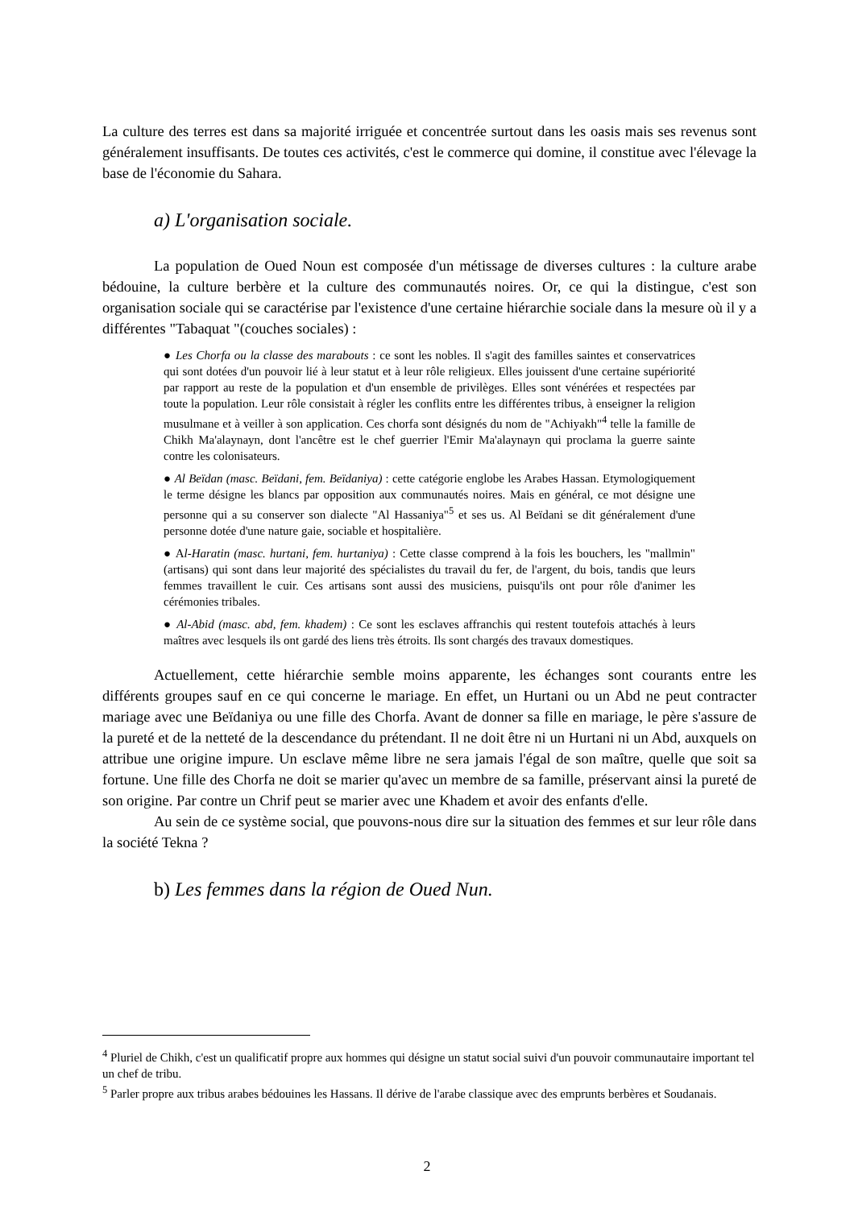La culture des terres est dans sa majorité irriguée et concentrée surtout dans les oasis mais ses revenus sont généralement insuffisants. De toutes ces activités, c'est le commerce qui domine, il constitue avec l'élevage la base de l'économie du Sahara.
a) L'organisation sociale.
La population de Oued Noun est composée d'un métissage de diverses cultures : la culture arabe bédouine, la culture berbère et la culture des communautés noires. Or, ce qui la distingue, c'est son organisation sociale qui se caractérise par l'existence d'une certaine hiérarchie sociale dans la mesure où il y a différentes "Tabaquat "(couches sociales) :
● Les Chorfa ou la classe des marabouts : ce sont les nobles. Il s'agit des familles saintes et conservatrices qui sont dotées d'un pouvoir lié à leur statut et à leur rôle religieux. Elles jouissent d'une certaine supériorité par rapport au reste de la population et d'un ensemble de privilèges. Elles sont vénérées et respectées par toute la population. Leur rôle consistait à régler les conflits entre les différentes tribus, à enseigner la religion musulmane et à veiller à son application. Ces chorfa sont désignés du nom de "Achiyakh"<sup>4</sup> telle la famille de Chikh Ma'alaynayn, dont l'ancêtre est le chef guerrier l'Emir Ma'alaynayn qui proclama la guerre sainte contre les colonisateurs.
● Al Beïdan (masc. Beïdani, fem. Beïdaniya) : cette catégorie englobe les Arabes Hassan. Etymologiquement le terme désigne les blancs par opposition aux communautés noires. Mais en général, ce mot désigne une personne qui a su conserver son dialecte "Al Hassaniya"<sup>5</sup> et ses us. Al Beïdani se dit généralement d'une personne dotée d'une nature gaie, sociable et hospitalière.
● Al-Haratin (masc. hurtani, fem. hurtaniya) : Cette classe comprend à la fois les bouchers, les "mallmin" (artisans) qui sont dans leur majorité des spécialistes du travail du fer, de l'argent, du bois, tandis que leurs femmes travaillent le cuir. Ces artisans sont aussi des musiciens, puisqu'ils ont pour rôle d'animer les cérémonies tribales.
● Al-Abid (masc. abd, fem. khadem) : Ce sont les esclaves affranchis qui restent toutefois attachés à leurs maîtres avec lesquels ils ont gardé des liens très étroits. Ils sont chargés des travaux domestiques.
Actuellement, cette hiérarchie semble moins apparente, les échanges sont courants entre les différents groupes sauf en ce qui concerne le mariage. En effet, un Hurtani ou un Abd ne peut contracter mariage avec une Beïdaniya ou une fille des Chorfa. Avant de donner sa fille en mariage, le père s'assure de la pureté et de la netteté de la descendance du prétendant. Il ne doit être ni un Hurtani ni un Abd, auxquels on attribue une origine impure. Un esclave même libre ne sera jamais l'égal de son maître, quelle que soit sa fortune. Une fille des Chorfa ne doit se marier qu'avec un membre de sa famille, préservant ainsi la pureté de son origine. Par contre un Chrif peut se marier avec une Khadem et avoir des enfants d'elle.
Au sein de ce système social, que pouvons-nous dire sur la situation des femmes et sur leur rôle dans la société Tekna ?
b) Les femmes dans la région de Oued Nun.
<sup>4</sup> Pluriel de Chikh, c'est un qualificatif propre aux hommes qui désigne un statut social suivi d'un pouvoir communautaire important tel un chef de tribu.
<sup>5</sup> Parler propre aux tribus arabes bédouines les Hassans. Il dérive de l'arabe classique avec des emprunts berbères et Soudanais.
2